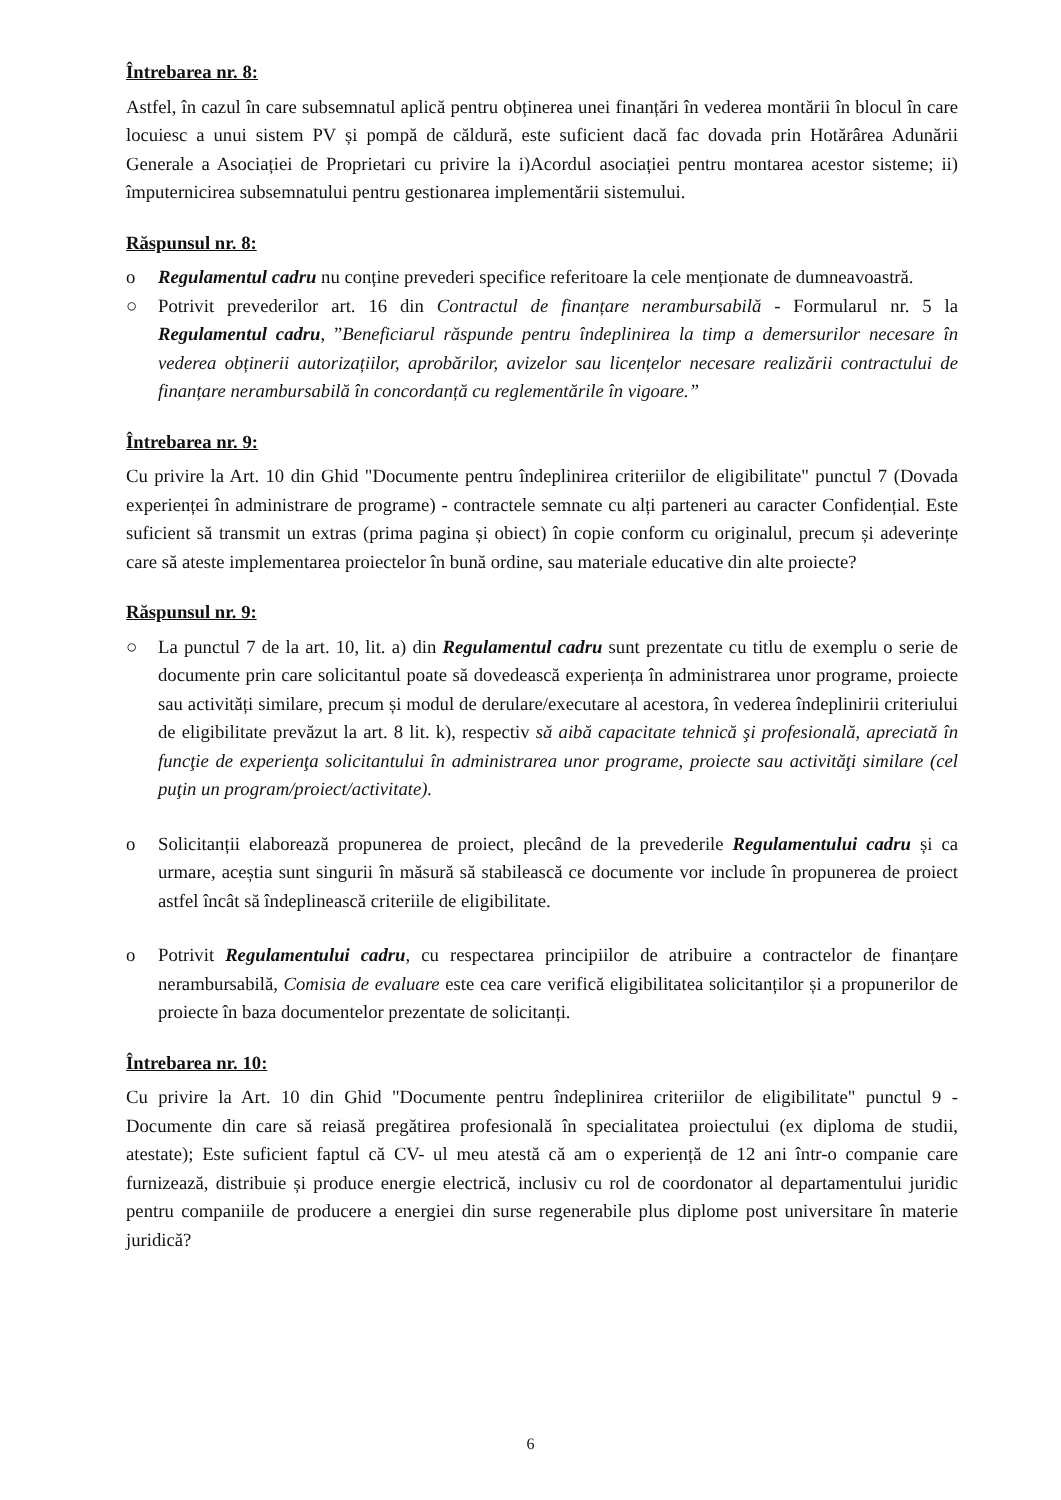Întrebarea nr. 8:
Astfel, în cazul în care subsemnatul aplică pentru obținerea unei finanțări în vederea montării în blocul în care locuiesc a unui sistem PV și pompă de căldură, este suficient dacă fac dovada prin Hotărârea Adunării Generale a Asociației de Proprietari cu privire la i)Acordul asociației pentru montarea acestor sisteme; ii) împuternicirea subsemnatului pentru gestionarea implementării sistemului.
Răspunsul nr. 8:
o Regulamentul cadru nu conține prevederi specifice referitoare la cele menționate de dumneavoastră.
○ Potrivit prevederilor art. 16 din Contractul de finanțare nerambursabilă - Formularul nr. 5 la Regulamentul cadru, ”Beneficiarul răspunde pentru îndeplinirea la timp a demersurilor necesare în vederea obținerii autorizațiilor, aprobărilor, avizelor sau licențelor necesare realizării contractului de finanțare nerambursabilă în concordanță cu reglementările în vigoare.”
Întrebarea nr. 9:
Cu privire la Art. 10 din Ghid "Documente pentru îndeplinirea criteriilor de eligibilitate" punctul 7 (Dovada experienței în administrare de programe) - contractele semnate cu alți parteneri au caracter Confidențial. Este suficient să transmit un extras (prima pagina și obiect) în copie conform cu originalul, precum și adeverințe care să ateste implementarea proiectelor în bună ordine, sau materiale educative din alte proiecte?
Răspunsul nr. 9:
○ La punctul 7 de la art. 10, lit. a) din Regulamentul cadru sunt prezentate cu titlu de exemplu o serie de documente prin care solicitantul poate să dovedească experiența în administrarea unor programe, proiecte sau activități similare, precum și modul de derulare/executare al acestora, în vederea îndeplinirii criteriului de eligibilitate prevăzut la art. 8 lit. k), respectiv să aibă capacitate tehnică şi profesională, apreciată în funcţie de experienţa solicitantului în administrarea unor programe, proiecte sau activităţi similare (cel puţin un program/proiect/activitate).
o Solicitanții elaborează propunerea de proiect, plecând de la prevederile Regulamentului cadru și ca urmare, aceștia sunt singurii în măsură să stabilească ce documente vor include în propunerea de proiect astfel încât să îndeplinească criteriile de eligibilitate.
o Potrivit Regulamentului cadru, cu respectarea principiilor de atribuire a contractelor de finanțare nerambursabilă, Comisia de evaluare este cea care verifică eligibilitatea solicitanților și a propunerilor de proiecte în baza documentelor prezentate de solicitanți.
Întrebarea nr. 10:
Cu privire la Art. 10 din Ghid "Documente pentru îndeplinirea criteriilor de eligibilitate" punctul 9 - Documente din care să reiasă pregătirea profesională în specialitatea proiectului (ex diploma de studii, atestate); Este suficient faptul că CV- ul meu atestă că am o experiență de 12 ani într-o companie care furnizează, distribuie și produce energie electrică, inclusiv cu rol de coordonator al departamentului juridic pentru companiile de producere a energiei din surse regenerabile plus diplome post universitare în materie juridică?
6